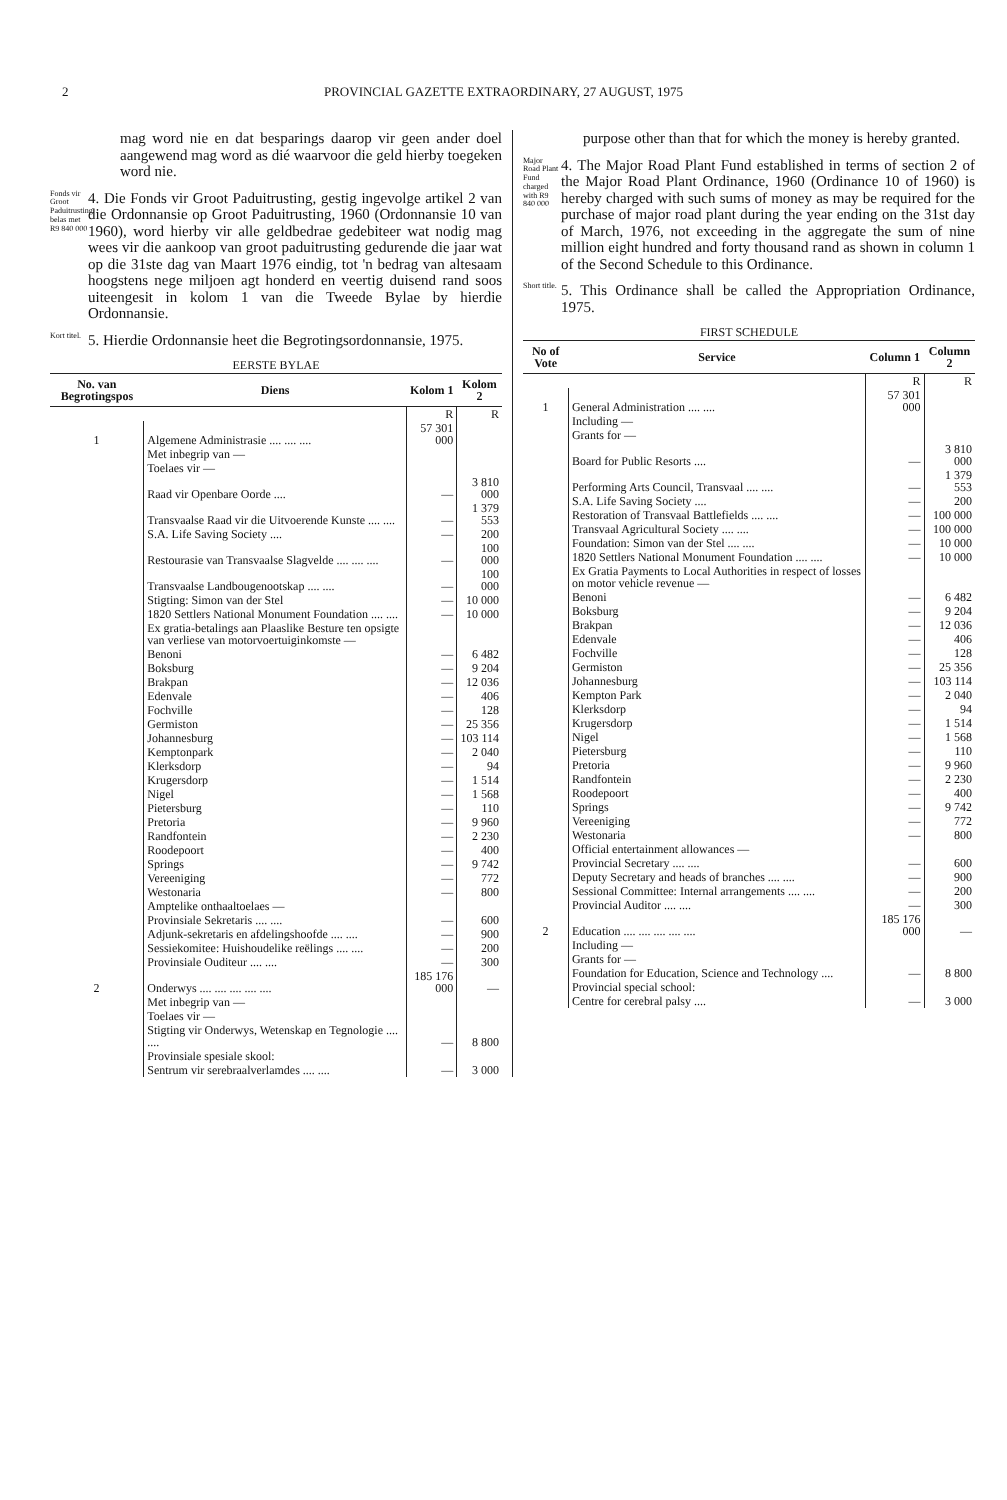2 PROVINCIAL GAZETTE EXTRAORDINARY, 27 AUGUST, 1975
mag word nie en dat besparings daarop vir geen ander doel aangewend mag word as dié waarvoor die geld hierby toegeken word nie.
Fonds vir Groot Paduitrusting belas met R9 840 000
4. Die Fonds vir Groot Paduitrusting, gestig ingevolge artikel 2 van die Ordonnansie op Groot Paduitrusting, 1960 (Ordonnansie 10 van 1960), word hierby vir alle geldbedrae gedebiteer wat nodig mag wees vir die aankoop van groot paduitrusting gedurende die jaar wat op die 31ste dag van Maart 1976 eindig, tot 'n bedrag van altesaam hoogstens nege miljoen agt honderd en veertig duisend rand soos uiteengesit in kolom 1 van die Tweede Bylae by hierdie Ordonnansie.
Kort titel.
5. Hierdie Ordonnansie heet die Begrotingsordonnansie, 1975.
EERSTE BYLAE
| No. van Begrotingspos | Diens | Kolom 1 | Kolom 2 |
| --- | --- | --- | --- |
| | | R | R |
| 1 | Algemene Administrasie .... .... .... | 57 301 000 | |
| | Met inbegrip van — | | |
| | Toelaes vir — | | |
| | Raad vir Openbare Oorde .... | — | 3 810 000 |
| | Transvaalse Raad vir die Uitvoerende Kunste .... .... | — | 1 379 553 |
| | S.A. Life Saving Society .... | — | 200 |
| | Restourasie van Transvaalse Slagvelde .... .... .... | — | 100 000 |
| | Transvaalse Landbougenootskap .... .... | — | 100 000 |
| | Stigting: Simon van der Stel | — | 10 000 |
| | 1820 Settlers National Monument Foundation .... .... | — | 10 000 |
| | Ex gratia-betalings aan Plaaslike Besture ten opsigte van verliese van motorvoertuiginkomste — | | |
| | Benoni | — | 6 482 |
| | Boksburg | — | 9 204 |
| | Brakpan | — | 12 036 |
| | Edenvale | — | 406 |
| | Fochville | — | 128 |
| | Germiston | — | 25 356 |
| | Johannesburg | — | 103 114 |
| | Kemptonpark | — | 2 040 |
| | Klerksdorp | — | 94 |
| | Krugersdorp | — | 1 514 |
| | Nigel | — | 1 568 |
| | Pietersburg | — | 110 |
| | Pretoria | — | 9 960 |
| | Randfontein | — | 2 230 |
| | Roodepoort | — | 400 |
| | Springs | — | 9 742 |
| | Vereeniging | — | 772 |
| | Westonaria | — | 800 |
| | Amptelike onthaaltoelaes — | | |
| | Provinsiale Sekretaris .... .... | — | 600 |
| | Adjunk-sekretaris en afdelingshoofde .... .... | — | 900 |
| | Sessiekomitee: Huishoudelike reëlings .... .... | — | 200 |
| | Provinsiale Ouditeur .... .... | — | 300 |
| 2 | Onderwys .... .... .... .... .... | 185 176 000 | — |
| | Met inbegrip van — | | |
| | Toelaes vir — | | |
| | Stigting vir Onderwys, Wetenskap en Tegnologie .... .... | — | 8 800 |
| | Provinsiale spesiale skool: | | |
| | Sentrum vir serebraalverlamdes .... .... | — | 3 000 |
purpose other than that for which the money is hereby granted.
Major Road Plant Fund charged with R9 840 000
4. The Major Road Plant Fund established in terms of section 2 of the Major Road Plant Ordinance, 1960 (Ordinance 10 of 1960) is hereby charged with such sums of money as may be required for the purchase of major road plant during the year ending on the 31st day of March, 1976, not exceeding in the aggregate the sum of nine million eight hundred and forty thousand rand as shown in column 1 of the Second Schedule to this Ordinance.
Short title.
5. This Ordinance shall be called the Appropriation Ordinance, 1975.
FIRST SCHEDULE
| No of Vote | Service | Column 1 | Column 2 |
| --- | --- | --- | --- |
| | | R | R |
| 1 | General Administration .... .... | 57 301 000 | |
| | Including — | | |
| | Grants for — | | |
| | Board for Public Resorts .... | — | 3 810 000 |
| | Performing Arts Council, Transvaal .... .... | — | 1 379 553 |
| | S.A. Life Saving Society .... | — | 200 |
| | Restoration of Transvaal Battlefields .... .... | — | 100 000 |
| | Transvaal Agricultural Society .... .... | — | 100 000 |
| | Foundation: Simon van der Stel .... .... | — | 10 000 |
| | 1820 Settlers National Monument Foundation .... .... | — | 10 000 |
| | Ex Gratia Payments to Local Authorities in respect of losses on motor vehicle revenue — | | |
| | Benoni | — | 6 482 |
| | Boksburg | — | 9 204 |
| | Brakpan | — | 12 036 |
| | Edenvale | — | 406 |
| | Fochville | — | 128 |
| | Germiston | — | 25 356 |
| | Johannesburg | — | 103 114 |
| | Kempton Park | — | 2 040 |
| | Klerksdorp | — | 94 |
| | Krugersdorp | — | 1 514 |
| | Nigel | — | 1 568 |
| | Pietersburg | — | 110 |
| | Pretoria | — | 9 960 |
| | Randfontein | — | 2 230 |
| | Roodepoort | — | 400 |
| | Springs | — | 9 742 |
| | Vereeniging | — | 772 |
| | Westonaria | — | 800 |
| | Official entertainment allowances — | | |
| | Provincial Secretary .... .... | — | 600 |
| | Deputy Secretary and heads of branches .... .... | — | 900 |
| | Sessional Committee: Internal arrangements .... .... | — | 200 |
| | Provincial Auditor .... .... | — | 300 |
| 2 | Education .... .... .... .... .... | 185 176 000 | — |
| | Including — | | |
| | Grants for — | | |
| | Foundation for Education, Science and Technology .... | — | 8 800 |
| | Provincial special school: | | |
| | Centre for cerebral palsy .... | — | 3 000 |